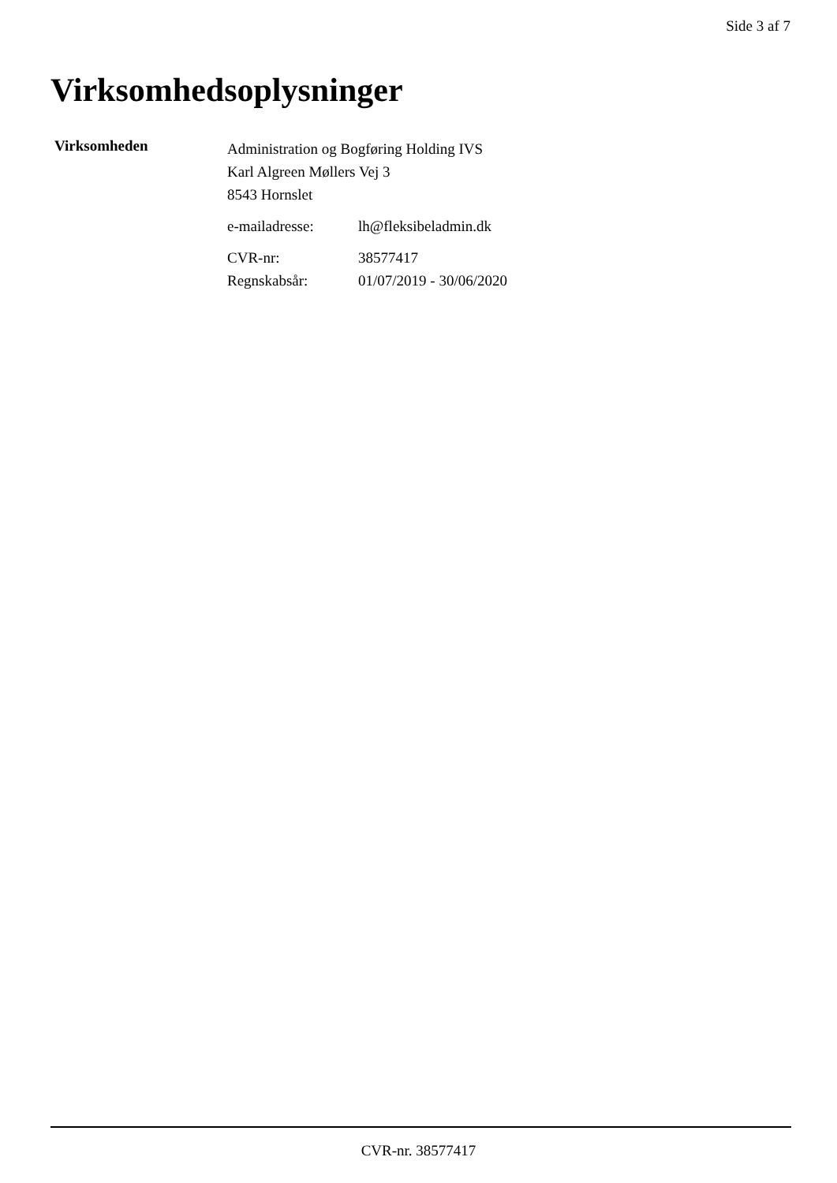Side 3 af 7
Virksomhedsoplysninger
Virksomheden
Administration og Bogføring Holding IVS
Karl Algreen Møllers Vej 3
8543 Hornslet
e-mailadresse: lh@fleksibeladmin.dk
CVR-nr: 38577417
Regnskabsår: 01/07/2019 - 30/06/2020
CVR-nr. 38577417